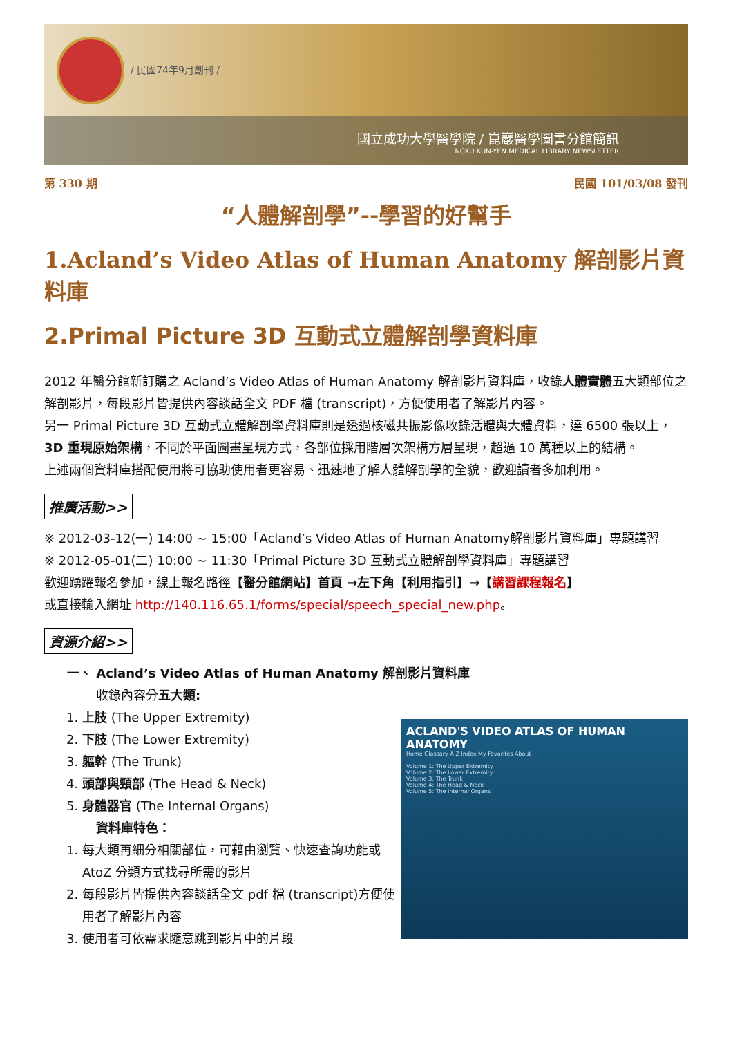/ 民國74年9月創刊 /
國立成功大學醫學院 / 崑巖醫學圖書分館簡訊
NCKU KUN-YEN MEDICAL LIBRARY NEWSLETTER
第 330 期 民國 101/03/08 發刊
“人體解剖學”--學習的好幫手
1.Acland’s Video Atlas of Human Anatomy 解剖影片資料庫
2.Primal Picture 3D 互動式立體解剖學資料庫
2012 年醫分館新訂購之 Acland’s Video Atlas of Human Anatomy 解剖影片資料庫，收錄人體實體五大類部位之解剖影片，每段影片皆提供內容談話全文 PDF 檔 (transcript)，方便使用者了解影片內容。
另一 Primal Picture 3D 互動式立體解剖學資料庫則是透過核磁共振影像收錄活體與大體資料，達 6500 張以上，3D 重現原始架構，不同於平面圖畫呈現方式，各部位採用階層次架構方層呈現，超過 10 萬種以上的結構。
上述兩個資料庫搭配使用將可協助使用者更容易、迅速地了解人體解剖學的全貌，歡迎讀者多加利用。
推廣活動>>
※ 2012-03-12(一) 14:00 ~ 15:00「Acland’s Video Atlas of Human Anatomy解剖影片資料庫」專題講習
※ 2012-05-01(二) 10:00 ~ 11:30「Primal Picture 3D 互動式立體解剖學資料庫」專題講習
歡迎踴躍報名參加，線上報名路徑【醫分館網站】首頁 →左下角【利用指引】→【講習課程報名】
或直接輸入網址 http://140.116.65.1/forms/special/speech_special_new.php。
資源介紹>>
一、 Acland’s Video Atlas of Human Anatomy 解剖影片資料庫
收錄內容分五大類:
1. 上肢 (The Upper Extremity)
2. 下肢 (The Lower Extremity)
3. 軀幹 (The Trunk)
4. 頭部與頸部 (The Head & Neck)
5. 身體器官 (The Internal Organs)
資料庫特色：
1. 每大類再細分相關部位，可藉由瀏覽、快速查詢功能或 AtoZ 分類方式找尋所需的影片
2. 每段影片皆提供內容談話全文 pdf 檔 (transcript)方便使用者了解影片內容
3. 使用者可依需求隨意跳到影片中的片段
ACLAND'S VIDEO ATLAS OF HUMAN ANATOMY
Home Glossary A-Z Index My Favorites About
Volume 1: The Upper Extremity
Volume 2: The Lower Extremity
Volume 3: The Trunk
Volume 4: The Head & Neck
Volume 5: The Internal Organs